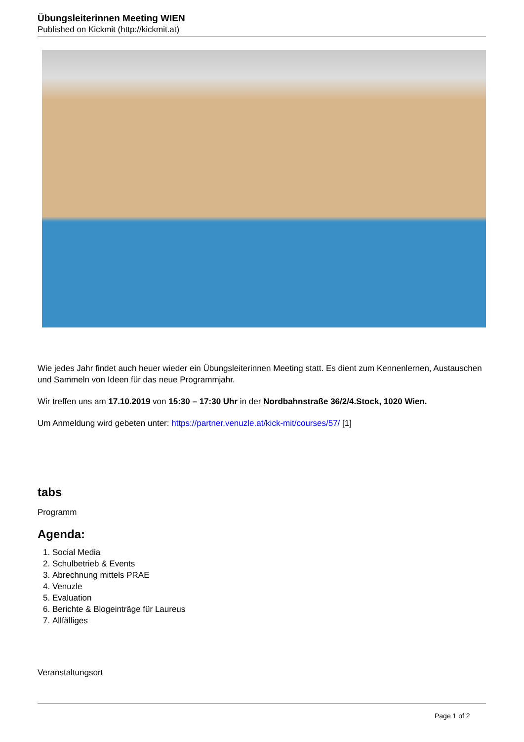Übungsleiterinnen Meeting WIEN
Published on Kickmit (http://kickmit.at)
Wie jedes Jahr findet auch heuer wieder ein Übungsleiterinnen Meeting statt. Es dient zum Kennenlernen, Austauschen und Sammeln von Ideen für das neue Programmjahr.
Wir treffen uns am 17.10.2019 von 15:30 – 17:30 Uhr in der Nordbahnstraße 36/2/4.Stock, 1020 Wien.
Um Anmeldung wird gebeten unter: https://partner.venuzle.at/kick-mit/courses/57/ [1]
tabs
Programm
Agenda:
1. Social Media
2. Schulbetrieb & Events
3. Abrechnung mittels PRAE
4. Venuzle
5. Evaluation
6. Berichte & Blogeinträge für Laureus
7. Allfälliges
Veranstaltungsort
Page 1 of 2